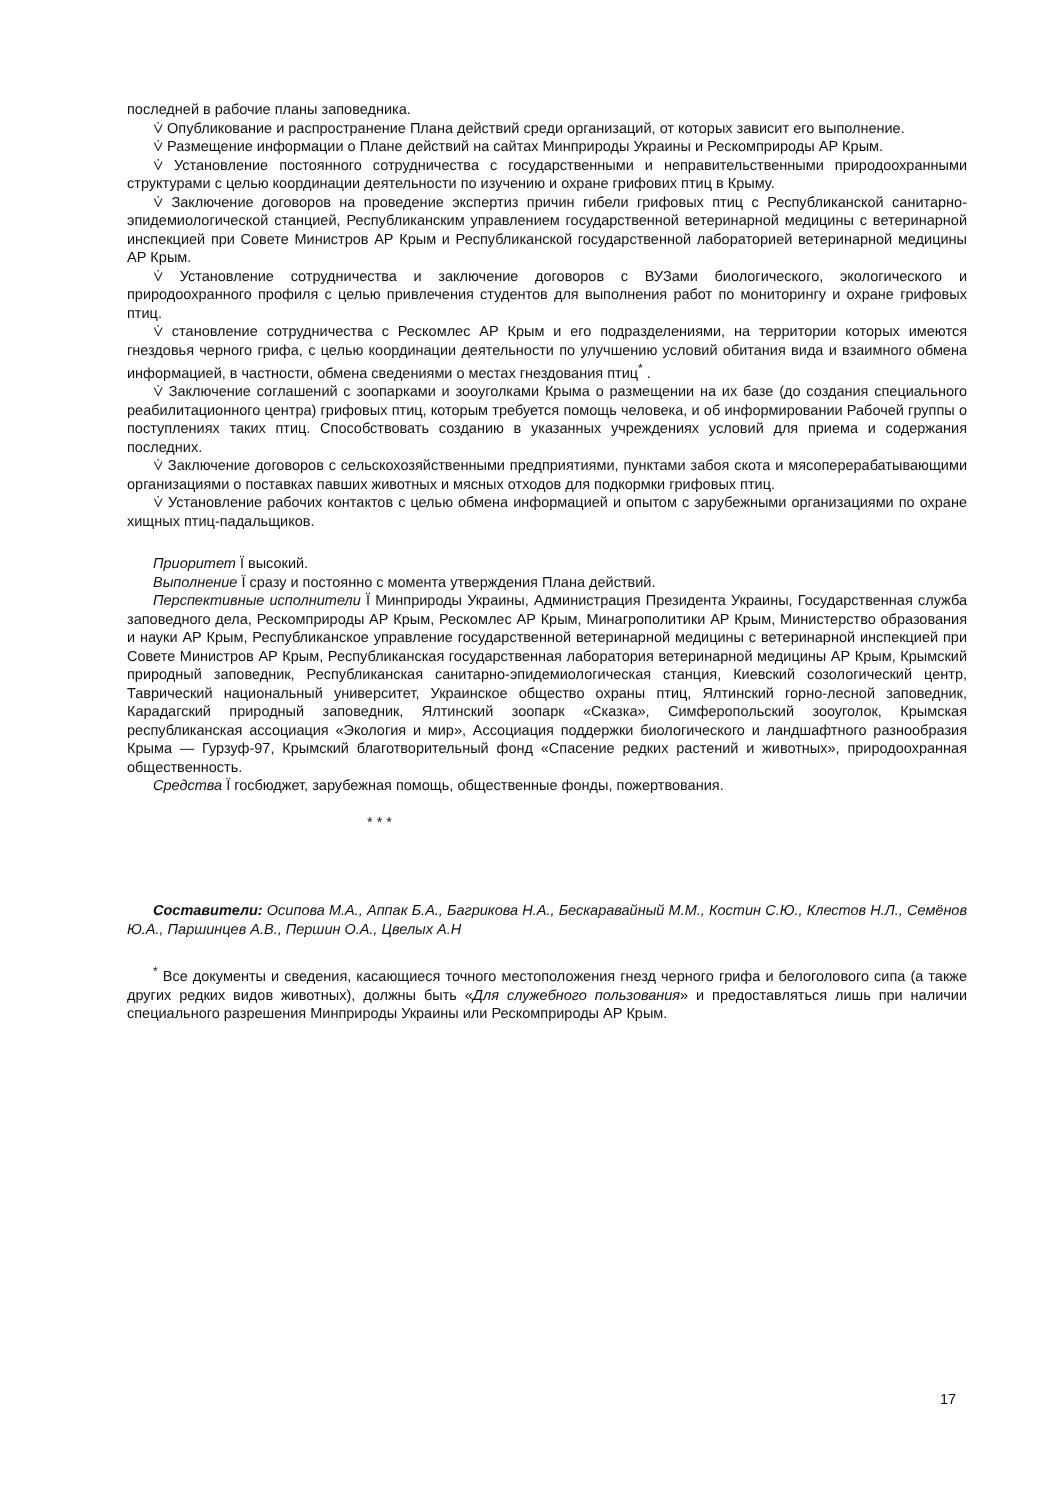последней в рабочие планы заповедника.
⩒ Опубликование и распространение Плана действий среди организаций, от которых зависит его выполнение.
⩒ Размещение информации о Плане действий на сайтах Минприроды Украины и Рескомприроды АР Крым.
⩒ Установление постоянного сотрудничества с государственными и неправительственными природоохранными структурами с целью координации деятельности по изучению и охране грифових птиц в Крыму.
⩒ Заключение договоров на проведение экспертиз причин гибели грифовых птиц с Республиканской санитарно-эпидемиологической станцией, Республиканским управлением государственной ветеринарной медицины с ветеринарной инспекцией при Совете Министров АР Крым и Республиканской государственной лабораторией ветеринарной медицины АР Крым.
⩒ Установление сотрудничества и заключение договоров с ВУЗами биологического, экологического и природоохранного профиля с целью привлечения студентов для выполнения работ по мониторингу и охране грифовых птиц.
⩒ становление сотрудничества с Рескомлес АР Крым и его подразделениями, на территории которых имеются гнездовья черного грифа, с целью координации деятельности по улучшению условий обитания вида и взаимного обмена информацией, в частности, обмена сведениями о местах гнездования птиц<sup>*</sup> .
⩒ Заключение соглашений с зоопарками и зооуголками Крыма о размещении на их базе (до создания специального реабилитационного центра) грифовых птиц, которым требуется помощь человека, и об информировании Рабочей группы о поступлениях таких птиц. Способствовать созданию в указанных учреждениях условий для приема и содержания последних.
⩒ Заключение договоров с сельскохозяйственными предприятиями, пунктами забоя скота и мясоперерабатывающими организациями о поставках павших животных и мясных отходов для подкормки грифовых птиц.
⩒ Установление рабочих контактов с целью обмена информацией и опытом с зарубежными организациями по охране хищных птиц-падальщиков.
Приоритет Ї высокий.
Выполнение Ї сразу и постоянно с момента утверждения Плана действий.
Перспективные исполнители Ї Минприроды Украины, Администрация Президента Украины, Государственная служба заповедного дела, Рескомприроды АР Крым, Рескомлес АР Крым, Минагрополитики АР Крым, Министерство образования и науки АР Крым, Республиканское управление государственной ветеринарной медицины с ветеринарной инспекцией при Совете Министров АР Крым, Республиканская государственная лаборатория ветеринарной медицины АР Крым, Крымский природный заповедник, Республиканская санитарно-эпидемиологическая станция, Киевский созологический центр, Таврический национальный университет, Украинское общество охраны птиц, Ялтинский горно-лесной заповедник, Карадагский природный заповедник, Ялтинский зоопарк «Сказка», Симферопольский зооуголок, Крымская республиканская ассоциация «Экология и мир», Ассоциация поддержки биологического и ландшафтного разнообразия Крыма — Гурзуф-97, Крымский благотворительный фонд «Спасение редких растений и животных», природоохранная общественность.
Средства Ї госбюджет, зарубежная помощь, общественные фонды, пожертвования.
* * *
Составители: Осипова М.А., Аппак Б.А., Багрикова Н.А., Бескаравайный М.М., Костин С.Ю., Клестов Н.Л., Семёнов Ю.А., Паршинцев А.В., Першин О.А., Цвелых А.Н
<sup>*</sup> Все документы и сведения, касающиеся точного местоположения гнезд черного грифа и белоголового сипа (а также других редких видов животных), должны быть «Для служебного пользования» и предоставляться лишь при наличии специального разрешения Минприроды Украины или Рескомприроды АР Крым.
17